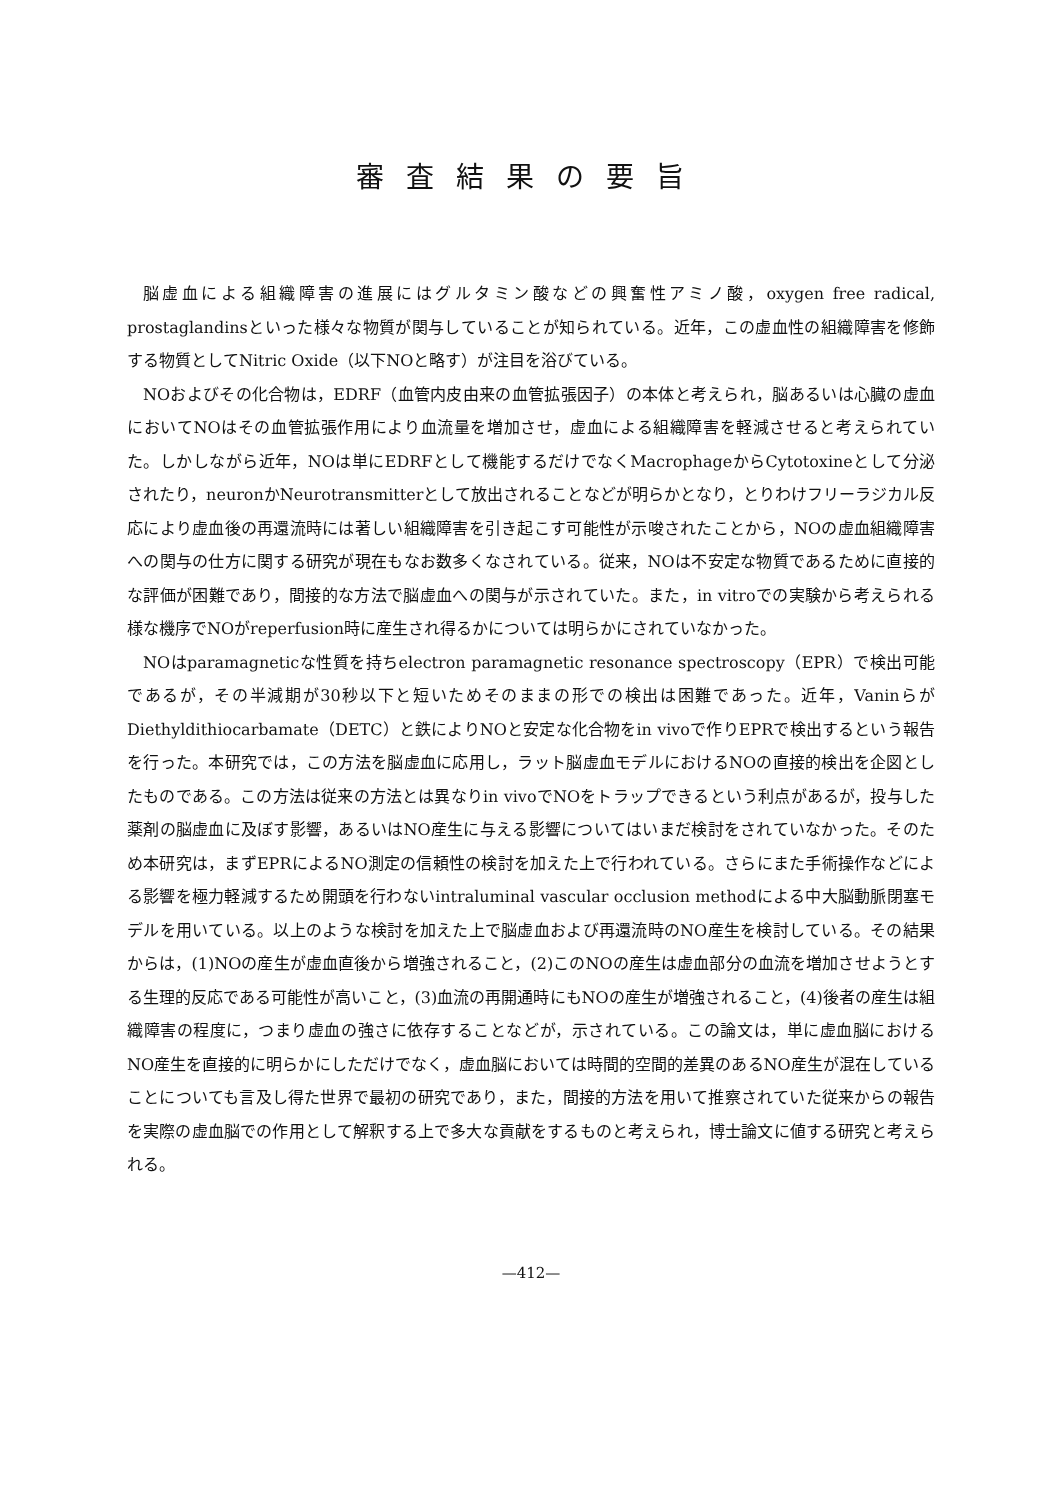審査結果の要旨
脳虚血による組織障害の進展にはグルタミン酸などの興奮性アミノ酸，oxygen free radical, prostaglandinsといった様々な物質が関与していることが知られている。近年，この虚血性の組織障害を修飾する物質としてNitric Oxide（以下NOと略す）が注目を浴びている。
NOおよびその化合物は，EDRF（血管内皮由来の血管拡張因子）の本体と考えられ，脳あるいは心臓の虚血においてNOはその血管拡張作用により血流量を増加させ，虚血による組織障害を軽減させると考えられていた。しかしながら近年，NOは単にEDRFとして機能するだけでなくMacrophageからCytotoxineとして分泌されたり，neuronかNeurotransmitterとして放出されることなどが明らかとなり，とりわけフリーラジカル反応により虚血後の再還流時には著しい組織障害を引き起こす可能性が示唆されたことから，NOの虚血組織障害への関与の仕方に関する研究が現在もなお数多くなされている。従来，NOは不安定な物質であるために直接的な評価が困難であり，間接的な方法で脳虚血への関与が示されていた。また，in vitroでの実験から考えられる様な機序でNOがreperfusion時に産生され得るかについては明らかにされていなかった。
NOはparamagneticな性質を持ちelectron paramagnetic resonance spectroscopy（EPR）で検出可能であるが，その半減期が30秒以下と短いためそのままの形での検出は困難であった。近年，VaninらがDiethyldithiocarbamate（DETC）と鉄によりNOと安定な化合物をin vivoで作りEPRで検出するという報告を行った。本研究では，この方法を脳虚血に応用し，ラット脳虚血モデルにおけるNOの直接的検出を企図としたものである。この方法は従来の方法とは異なりin vivoでNOをトラップできるという利点があるが，投与した薬剤の脳虚血に及ぼす影響，あるいはNO産生に与える影響についてはいまだ検討をされていなかった。そのため本研究は，まずEPRによるNO測定の信頼性の検討を加えた上で行われている。さらにまた手術操作などによる影響を極力軽減するため開頭を行わないintraluminal vascular occlusion methodによる中大脳動脈閉塞モデルを用いている。以上のような検討を加えた上で脳虚血および再還流時のNO産生を検討している。その結果からは，(1)NOの産生が虚血直後から増強されること，(2)このNOの産生は虚血部分の血流を増加させようとする生理的反応である可能性が高いこと，(3)血流の再開通時にもNOの産生が増強されること，(4)後者の産生は組織障害の程度に，つまり虚血の強さに依存することなどが，示されている。この論文は，単に虚血脳におけるNO産生を直接的に明らかにしただけでなく，虚血脳においては時間的空間的差異のあるNO産生が混在していることについても言及し得た世界で最初の研究であり，また，間接的方法を用いて推察されていた従来からの報告を実際の虚血脳での作用として解釈する上で多大な貢献をするものと考えられ，博士論文に値する研究と考えられる。
—412—